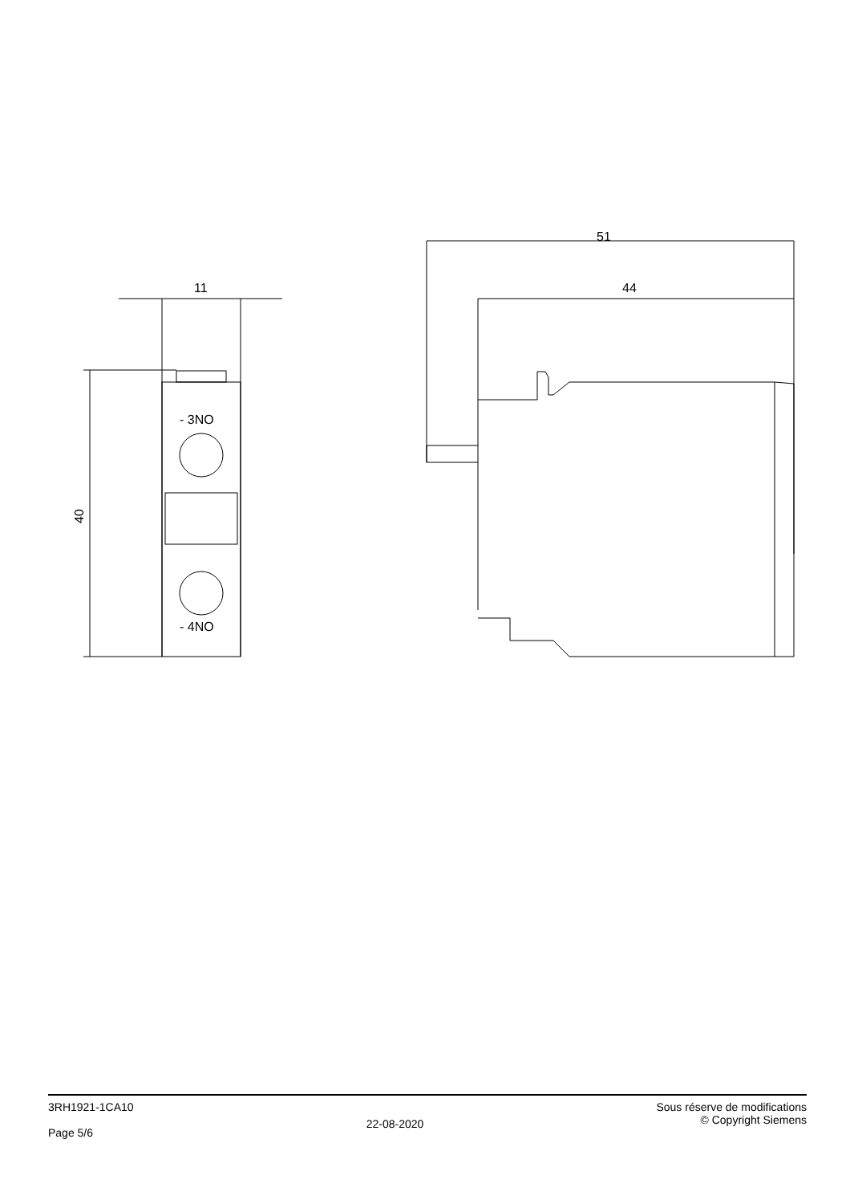51
44
11
- 3NO
- 4NO
40
3RH1921-1CA10
Page 5/6
22-08-2020
Sous réserve de modifications
© Copyright Siemens